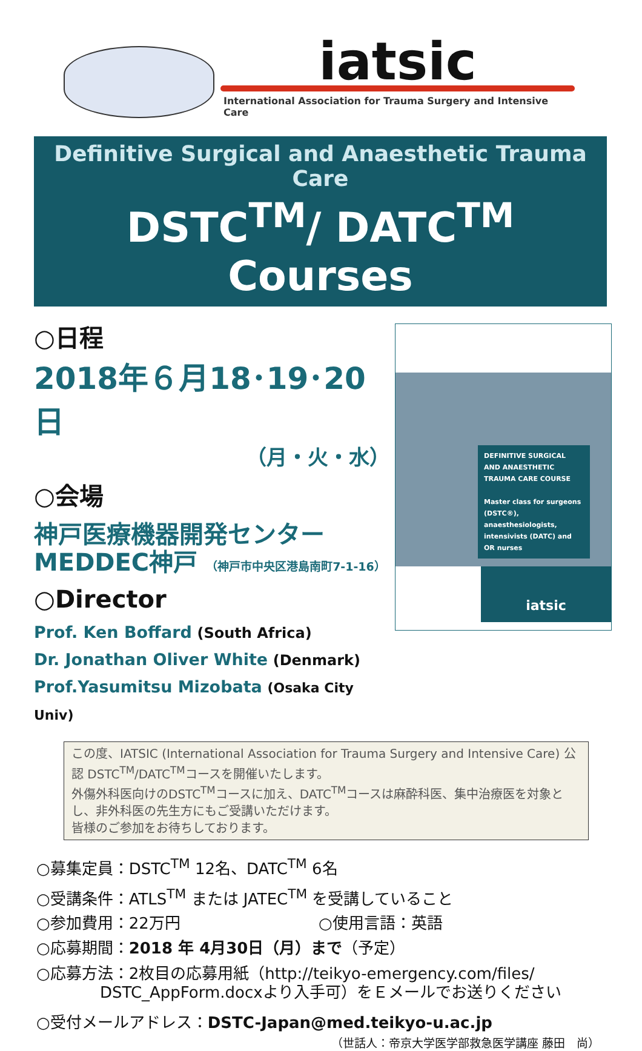iatsic
International Association for Trauma Surgery and Intensive Care
Definitive Surgical and Anaesthetic Trauma Care
DSTC<sup>TM</sup>/ DATC<sup>TM</sup> Courses
○日程
2018年６月18･19･20日
（月・火・水）
○会場
神戸医療機器開発センター
MEDDEC神戸 （神戸市中央区港島南町7-1-16）
○Director
Prof. Ken Boffard (South Africa)
Dr. Jonathan Oliver White (Denmark)
Prof.Yasumitsu Mizobata (Osaka City Univ)
DEFINITIVE SURGICAL AND ANAESTHETIC TRAUMA CARE COURSE
Master class for surgeons (DSTC®), anaesthesiologists, intensivists (DATC) and OR nurses
iatsic
この度、IATSIC (International Association for Trauma Surgery and Intensive Care) 公認 DSTC<sup>TM</sup>/DATC<sup>TM</sup>コースを開催いたします。
外傷外科医向けのDSTC<sup>TM</sup>コースに加え、DATC<sup>TM</sup>コースは麻酔科医、集中治療医を対象とし、非外科医の先生方にもご受講いただけます。
皆様のご参加をお待ちしております。
○募集定員：DSTC<sup>TM</sup> 12名、DATC<sup>TM</sup> 6名
○受講条件：ATLS<sup>TM</sup> または JATEC<sup>TM</sup> を受講していること
○参加費用：22万円 ○使用言語：英語
○応募期間：2018 年 4月30日（月）まで（予定）
○応募方法：2枚目の応募用紙（http://teikyo-emergency.com/files/
DSTC_AppForm.docxより入手可）をＥメールでお送りください
○受付メールアドレス：DSTC-Japan@med.teikyo-u.ac.jp
（世話人：帝京大学医学部救急医学講座 藤田　尚）